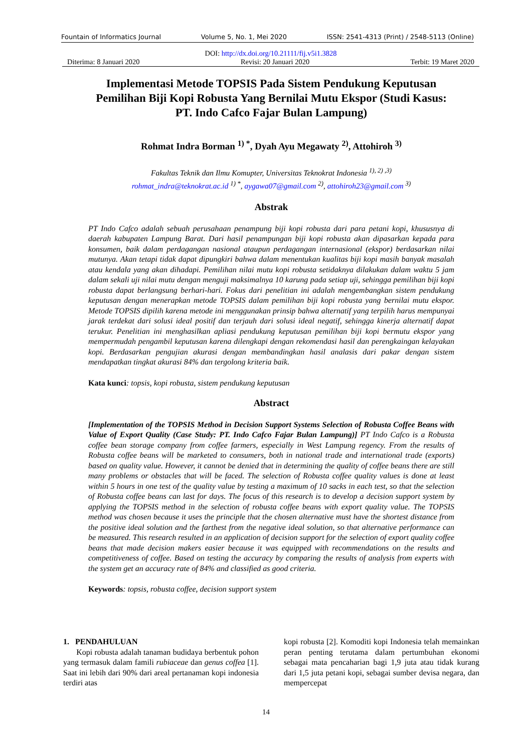Fountain of Informatics Journal Volume 5, No. 1, Mei 2020 ISSN: 2541-4313 (Print) / 2548-5113 (Online)
DOI: http://dx.doi.org/10.21111/fij.v5i1.3828
Diterima: 8 Januari 2020 Revisi: 20 Januari 2020 Terbit: 19 Maret 2020
Implementasi Metode TOPSIS Pada Sistem Pendukung Keputusan Pemilihan Biji Kopi Robusta Yang Bernilai Mutu Ekspor (Studi Kasus: PT. Indo Cafco Fajar Bulan Lampung)
Rohmat Indra Borman <sup>1) *</sup>, Dyah Ayu Megawaty <sup>2)</sup>, Attohiroh <sup>3)</sup>
Fakultas Teknik dan Ilmu Komupter, Universitas Teknokrat Indonesia <sup>1), 2) ,3)</sup>
rohmat_indra@teknokrat.ac.id <sup>1) *</sup>, aygawa07@gmail.com <sup>2)</sup>, attohiroh23@gmail.com <sup>3)</sup>
Abstrak
PT Indo Cafco adalah sebuah perusahaan penampung biji kopi robusta dari para petani kopi, khususnya di daerah kabupaten Lampung Barat. Dari hasil penampungan biji kopi robusta akan dipasarkan kepada para konsumen, baik dalam perdagangan nasional ataupun perdagangan internasional (ekspor) berdasarkan nilai mutunya. Akan tetapi tidak dapat dipungkiri bahwa dalam menentukan kualitas biji kopi masih banyak masalah atau kendala yang akan dihadapi. Pemilihan nilai mutu kopi robusta setidaknya dilakukan dalam waktu 5 jam dalam sekali uji nilai mutu dengan menguji maksimalnya 10 karung pada setiap uji, sehingga pemilihan biji kopi robusta dapat berlangsung berhari-hari. Fokus dari penelitian ini adalah mengembangkan sistem pendukung keputusan dengan menerapkan metode TOPSIS dalam pemilihan biji kopi robusta yang bernilai mutu ekspor. Metode TOPSIS dipilih karena metode ini menggunakan prinsip bahwa alternatif yang terpilih harus mempunyai jarak terdekat dari solusi ideal positif dan terjauh dari solusi ideal negatif, sehingga kinerja alternatif dapat terukur. Penelitian ini menghasilkan apliasi pendukung keputusan pemilihan biji kopi bermutu ekspor yang mempermudah pengambil keputusan karena dilengkapi dengan rekomendasi hasil dan perengkaingan kelayakan kopi. Berdasarkan pengujian akurasi dengan membandingkan hasil analasis dari pakar dengan sistem mendapatkan tingkat akurasi 84% dan tergolong kriteria baik.
Kata kunci: topsis, kopi robusta, sistem pendukung keputusan
Abstract
[Implementation of the TOPSIS Method in Decision Support Systems Selection of Robusta Coffee Beans with Value of Export Quality (Case Study: PT. Indo Cafco Fajar Bulan Lampung)] PT Indo Cafco is a Robusta coffee bean storage company from coffee farmers, especially in West Lampung regency. From the results of Robusta coffee beans will be marketed to consumers, both in national trade and international trade (exports) based on quality value. However, it cannot be denied that in determining the quality of coffee beans there are still many problems or obstacles that will be faced. The selection of Robusta coffee quality values is done at least within 5 hours in one test of the quality value by testing a maximum of 10 sacks in each test, so that the selection of Robusta coffee beans can last for days. The focus of this research is to develop a decision support system by applying the TOPSIS method in the selection of robusta coffee beans with export quality value. The TOPSIS method was chosen because it uses the principle that the chosen alternative must have the shortest distance from the positive ideal solution and the farthest from the negative ideal solution, so that alternative performance can be measured. This research resulted in an application of decision support for the selection of export quality coffee beans that made decision makers easier because it was equipped with recommendations on the results and competitiveness of coffee. Based on testing the accuracy by comparing the results of analysis from experts with the system get an accuracy rate of 84% and classified as good criteria.
Keywords: topsis, robusta coffee, decision support system
1. PENDAHULUAN
Kopi robusta adalah tanaman budidaya berbentuk pohon yang termasuk dalam famili rubiaceae dan genus coffea [1]. Saat ini lebih dari 90% dari areal pertanaman kopi indonesia terdiri atas
kopi robusta [2]. Komoditi kopi Indonesia telah memainkan peran penting terutama dalam pertumbuhan ekonomi sebagai mata pencaharian bagi 1,9 juta atau tidak kurang dari 1,5 juta petani kopi, sebagai sumber devisa negara, dan mempercepat
14